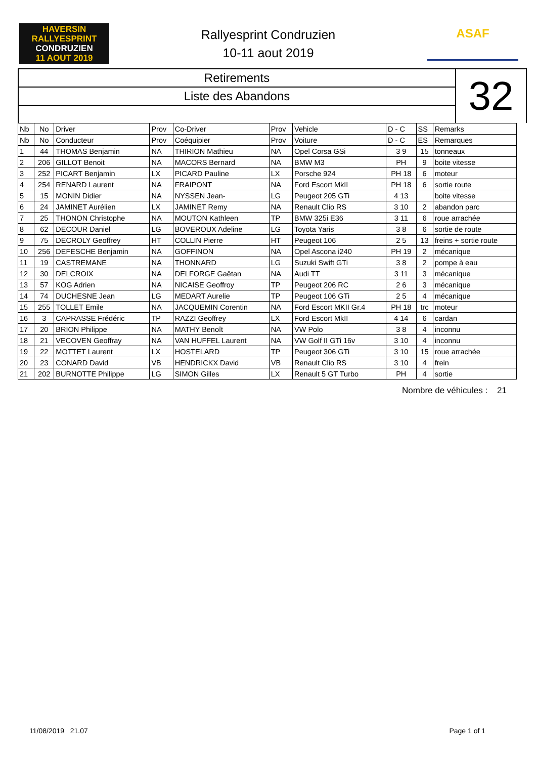HAVERSIN
RALLYESPRINT
CONDRUZIEN
11 AOUT 2019
Rallyesprint Condruzien
10-11 aout 2019
ASAF
Retirements
Liste des Abandons
32
| Nb | No | Driver | Prov | Co-Driver | Prov | Vehicle | D - C | SS | Remarks |
| --- | --- | --- | --- | --- | --- | --- | --- | --- | --- |
| Nb | No | Conducteur | Prov | Coéquipier | Prov | Voiture | D - C | ES | Remarques |
| 1 | 44 | THOMAS Benjamin | NA | THIRION Mathieu | NA | Opel Corsa GSi | 3 9 | 15 | tonneaux |
| 2 | 206 | GILLOT Benoit | NA | MACORS Bernard | NA | BMW M3 | PH | 9 | boite vitesse |
| 3 | 252 | PICART Benjamin | LX | PICARD Pauline | LX | Porsche 924 | PH 18 | 6 | moteur |
| 4 | 254 | RENARD Laurent | NA | FRAIPONT | NA | Ford Escort MkII | PH 18 | 6 | sortie route |
| 5 | 15 | MONIN Didier | NA | NYSSEN Jean- | LG | Peugeot 205 GTi | 4 13 | | boite vitesse |
| 6 | 24 | JAMINET Aurélien | LX | JAMINET Remy | NA | Renault Clio RS | 3 10 | 2 | abandon parc |
| 7 | 25 | THONON Christophe | NA | MOUTON Kathleen | TP | BMW 325i E36 | 3 11 | 6 | roue arrachée |
| 8 | 62 | DECOUR Daniel | LG | BOVEROUX Adeline | LG | Toyota Yaris | 3 8 | 6 | sortie de route |
| 9 | 75 | DECROLY Geoffrey | HT | COLLIN Pierre | HT | Peugeot 106 | 2 5 | 13 | freins + sortie route |
| 10 | 256 | DEFESCHE Benjamin | NA | GOFFINON | NA | Opel Ascona i240 | PH 19 | 2 | mécanique |
| 11 | 19 | CASTREMANE | NA | THONNARD | LG | Suzuki Swift GTi | 3 8 | 2 | pompe à eau |
| 12 | 30 | DELCROIX | NA | DELFORGE Gaëtan | NA | Audi TT | 3 11 | 3 | mécanique |
| 13 | 57 | KOG Adrien | NA | NICAISE Geoffroy | TP | Peugeot 206 RC | 2 6 | 3 | mécanique |
| 14 | 74 | DUCHESNE Jean | LG | MEDART Aurelie | TP | Peugeot 106 GTi | 2 5 | 4 | mécanique |
| 15 | 255 | TOLLET Emile | NA | JACQUEMIN Corentin | NA | Ford Escort MKII Gr.4 | PH 18 | trc | moteur |
| 16 | 3 | CAPRASSE Frédéric | TP | RAZZI Geoffrey | LX | Ford Escort MkII | 4 14 | 6 | cardan |
| 17 | 20 | BRION Philippe | NA | MATHY Benoît | NA | VW Polo | 3 8 | 4 | inconnu |
| 18 | 21 | VECOVEN Geoffray | NA | VAN HUFFEL Laurent | NA | VW Golf II GTi 16v | 3 10 | 4 | inconnu |
| 19 | 22 | MOTTET Laurent | LX | HOSTELARD | TP | Peugeot 306 GTi | 3 10 | 15 | roue arrachée |
| 20 | 23 | CONARD David | VB | HENDRICKX David | VB | Renault Clio RS | 3 10 | 4 | frein |
| 21 | 202 | BURNOTTE Philippe | LG | SIMON Gilles | LX | Renault 5 GT Turbo | PH | 4 | sortie |
Nombre de véhicules : 21
11/08/2019 21.07 Page 1 of 1